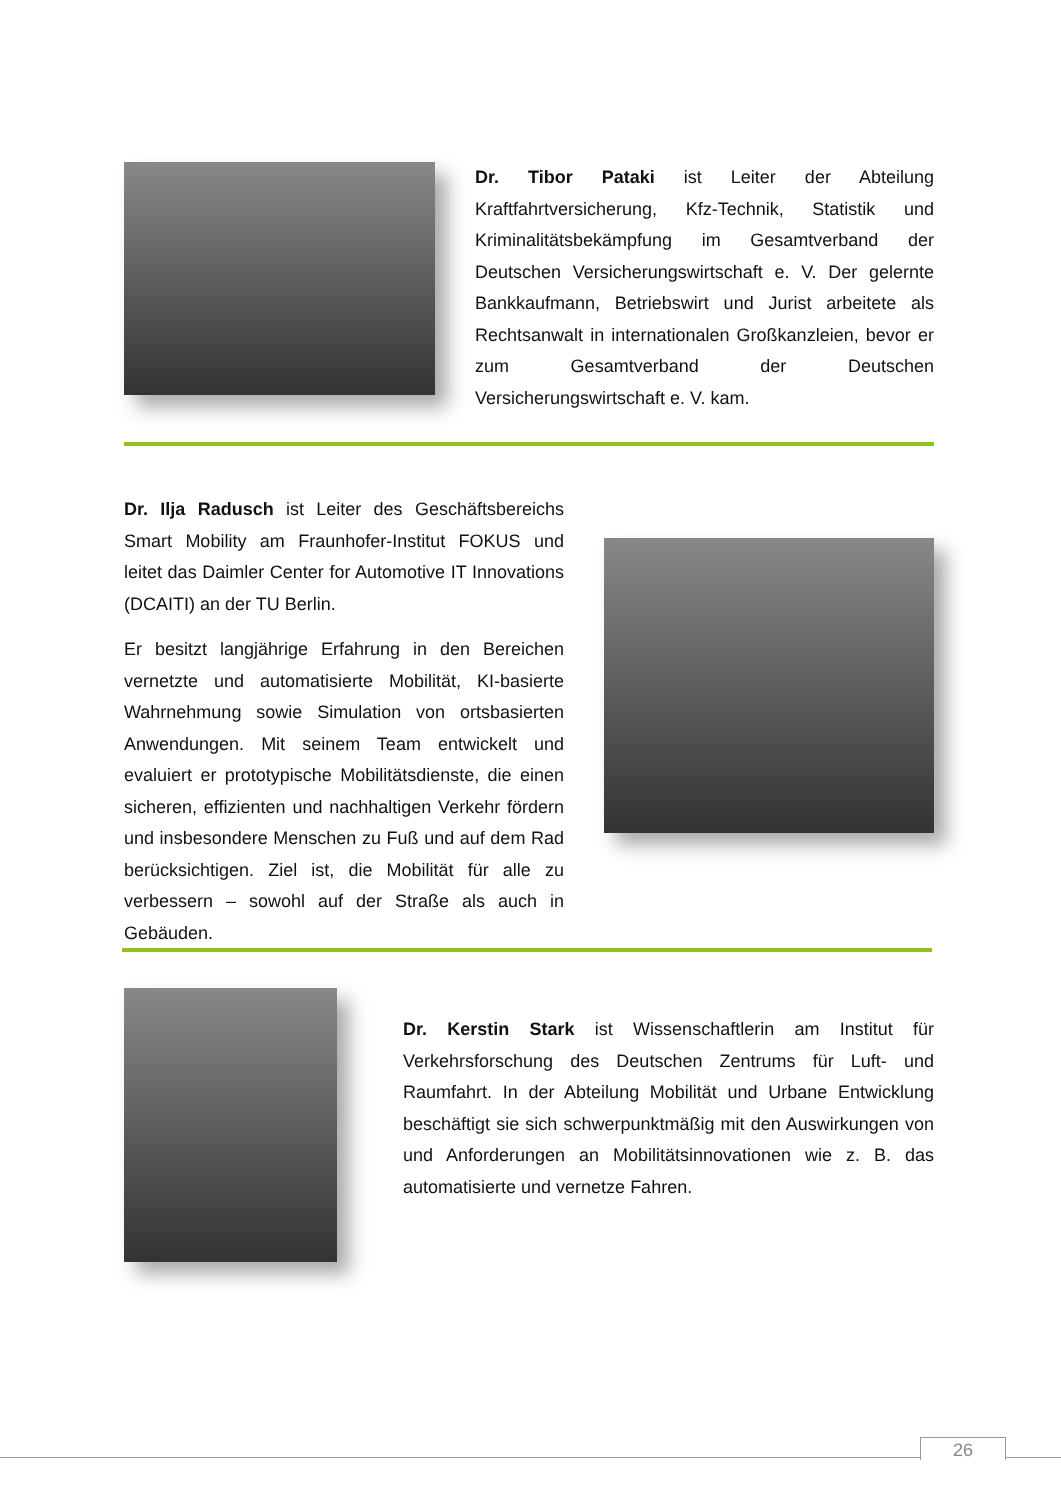Dr. Tibor Pataki ist Leiter der Abteilung Kraftfahrtversicherung, Kfz-Technik, Statistik und Kriminalitätsbekämpfung im Gesamtverband der Deutschen Versicherungswirtschaft e. V. Der gelernte Bankkaufmann, Betriebswirt und Jurist arbeitete als Rechtsanwalt in internationalen Großkanzleien, bevor er zum Gesamtverband der Deutschen Versicherungswirtschaft e. V. kam.
Dr. Ilja Radusch ist Leiter des Geschäftsbereichs Smart Mobility am Fraunhofer-Institut FOKUS und leitet das Daimler Center for Automotive IT Innovations (DCAITI) an der TU Berlin.
Er besitzt langjährige Erfahrung in den Bereichen vernetzte und automatisierte Mobilität, KI-basierte Wahrnehmung sowie Simulation von ortsbasierten Anwendungen. Mit seinem Team entwickelt und evaluiert er prototypische Mobilitätsdienste, die einen sicheren, effizienten und nachhaltigen Verkehr fördern und insbesondere Menschen zu Fuß und auf dem Rad berücksichtigen. Ziel ist, die Mobilität für alle zu verbessern – sowohl auf der Straße als auch in Gebäuden.
Dr. Kerstin Stark ist Wissenschaftlerin am Institut für Verkehrsforschung des Deutschen Zentrums für Luft- und Raumfahrt. In der Abteilung Mobilität und Urbane Entwicklung beschäftigt sie sich schwerpunktmäßig mit den Auswirkungen von und Anforderungen an Mobilitätsinnovationen wie z. B. das automatisierte und vernetze Fahren.
26